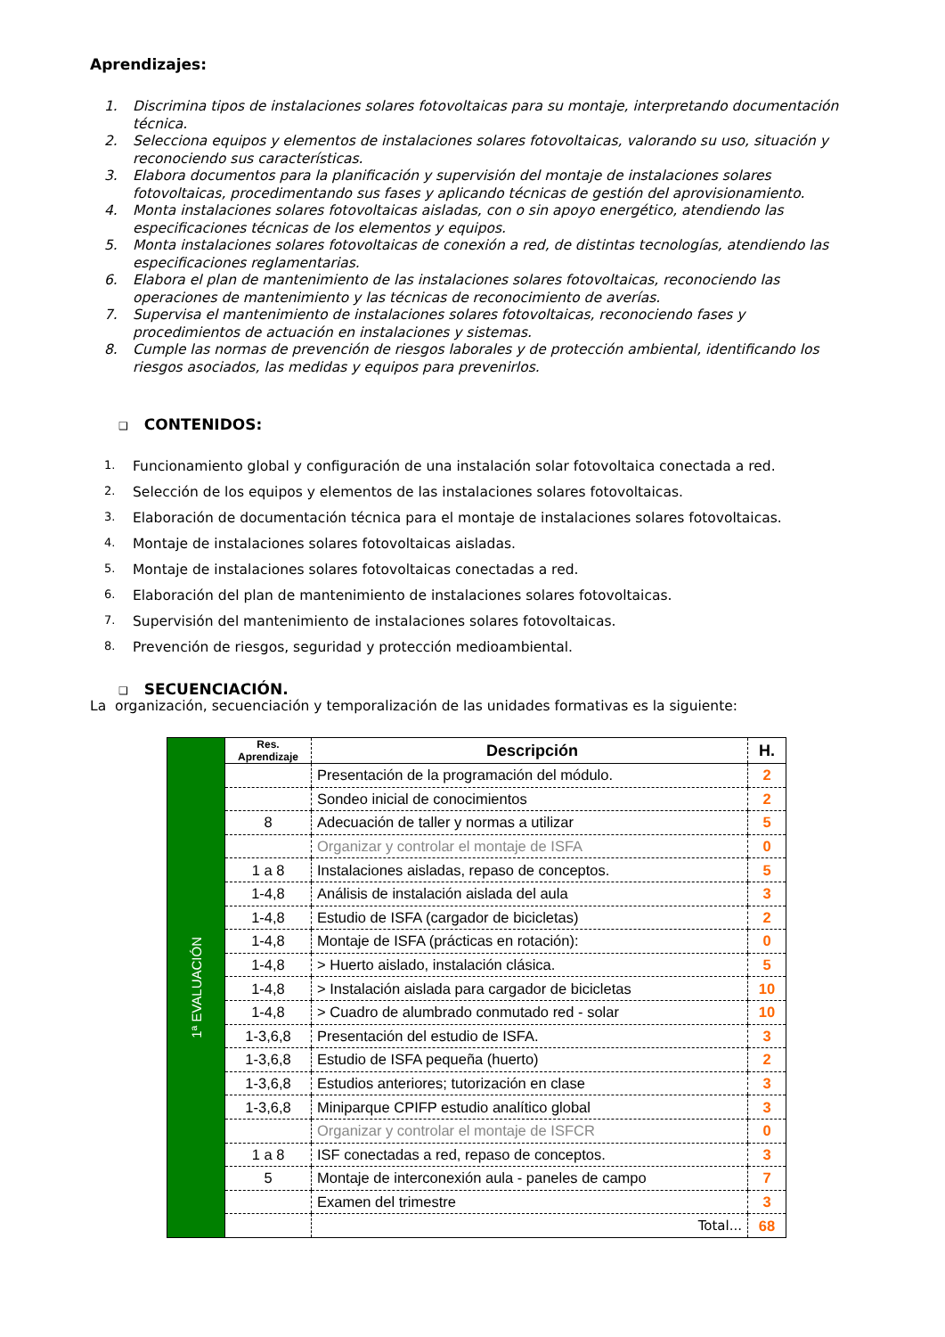Aprendizajes:
1. Discrimina tipos de instalaciones solares fotovoltaicas para su montaje, interpretando documentación técnica.
2. Selecciona equipos y elementos de instalaciones solares fotovoltaicas, valorando su uso, situación y reconociendo sus características.
3. Elabora documentos para la planificación y supervisión del montaje de instalaciones solares fotovoltaicas, procedimentando sus fases y aplicando técnicas de gestión del aprovisionamiento.
4. Monta instalaciones solares fotovoltaicas aisladas, con o sin apoyo energético, atendiendo las especificaciones técnicas de los elementos y equipos.
5. Monta instalaciones solares fotovoltaicas de conexión a red, de distintas tecnologías, atendiendo las especificaciones reglamentarias.
6. Elabora el plan de mantenimiento de las instalaciones solares fotovoltaicas, reconociendo las operaciones de mantenimiento y las técnicas de reconocimiento de averías.
7. Supervisa el mantenimiento de instalaciones solares fotovoltaicas, reconociendo fases y procedimientos de actuación en instalaciones y sistemas.
8. Cumple las normas de prevención de riesgos laborales y de protección ambiental, identificando los riesgos asociados, las medidas y equipos para prevenirlos.
❑ CONTENIDOS:
1. Funcionamiento global y configuración de una instalación solar fotovoltaica conectada a red.
2. Selección de los equipos y elementos de las instalaciones solares fotovoltaicas.
3. Elaboración de documentación técnica para el montaje de instalaciones solares fotovoltaicas.
4. Montaje de instalaciones solares fotovoltaicas aisladas.
5. Montaje de instalaciones solares fotovoltaicas conectadas a red.
6. Elaboración del plan de mantenimiento de instalaciones solares fotovoltaicas.
7. Supervisión del mantenimiento de instalaciones solares fotovoltaicas.
8. Prevención de riesgos, seguridad y protección medioambiental.
❑ SECUENCIACIÓN.
La organización, secuenciación y temporalización de las unidades formativas es la siguiente:
| 1ª EVALUACIÓN | Res. Aprendizaje | Descripción | H. |
| | | Presentación de la programación del módulo. | 2 |
| | | Sondeo inicial de conocimientos | 2 |
| | 8 | Adecuación de taller y normas a utilizar | 5 |
| | | Organizar y controlar el montaje de ISFA | 0 |
| | 1 a 8 | Instalaciones aisladas, repaso de conceptos. | 5 |
| | 1-4,8 | Análisis de instalación aislada del aula | 3 |
| | 1-4,8 | Estudio de ISFA (cargador de bicicletas) | 2 |
| | 1-4,8 | Montaje de ISFA (prácticas en rotación): | 0 |
| | 1-4,8 | > Huerto aislado, instalación clásica. | 5 |
| | 1-4,8 | > Instalación aislada para cargador de bicicletas | 10 |
| | 1-4,8 | > Cuadro de alumbrado conmutado red - solar | 10 |
| | 1-3,6,8 | Presentación del estudio de ISFA. | 3 |
| | 1-3,6,8 | Estudio de ISFA pequeña (huerto) | 2 |
| | 1-3,6,8 | Estudios anteriores; tutorización en clase | 3 |
| | 1-3,6,8 | Miniparque CPIFP estudio analítico global | 3 |
| | | Organizar y controlar el montaje de ISFCR | 0 |
| | 1 a 8 | ISF conectadas a red, repaso de conceptos. | 3 |
| | 5 | Montaje de interconexión aula - paneles de campo | 7 |
| | | Examen del trimestre | 3 |
| | | Total... | 68 |